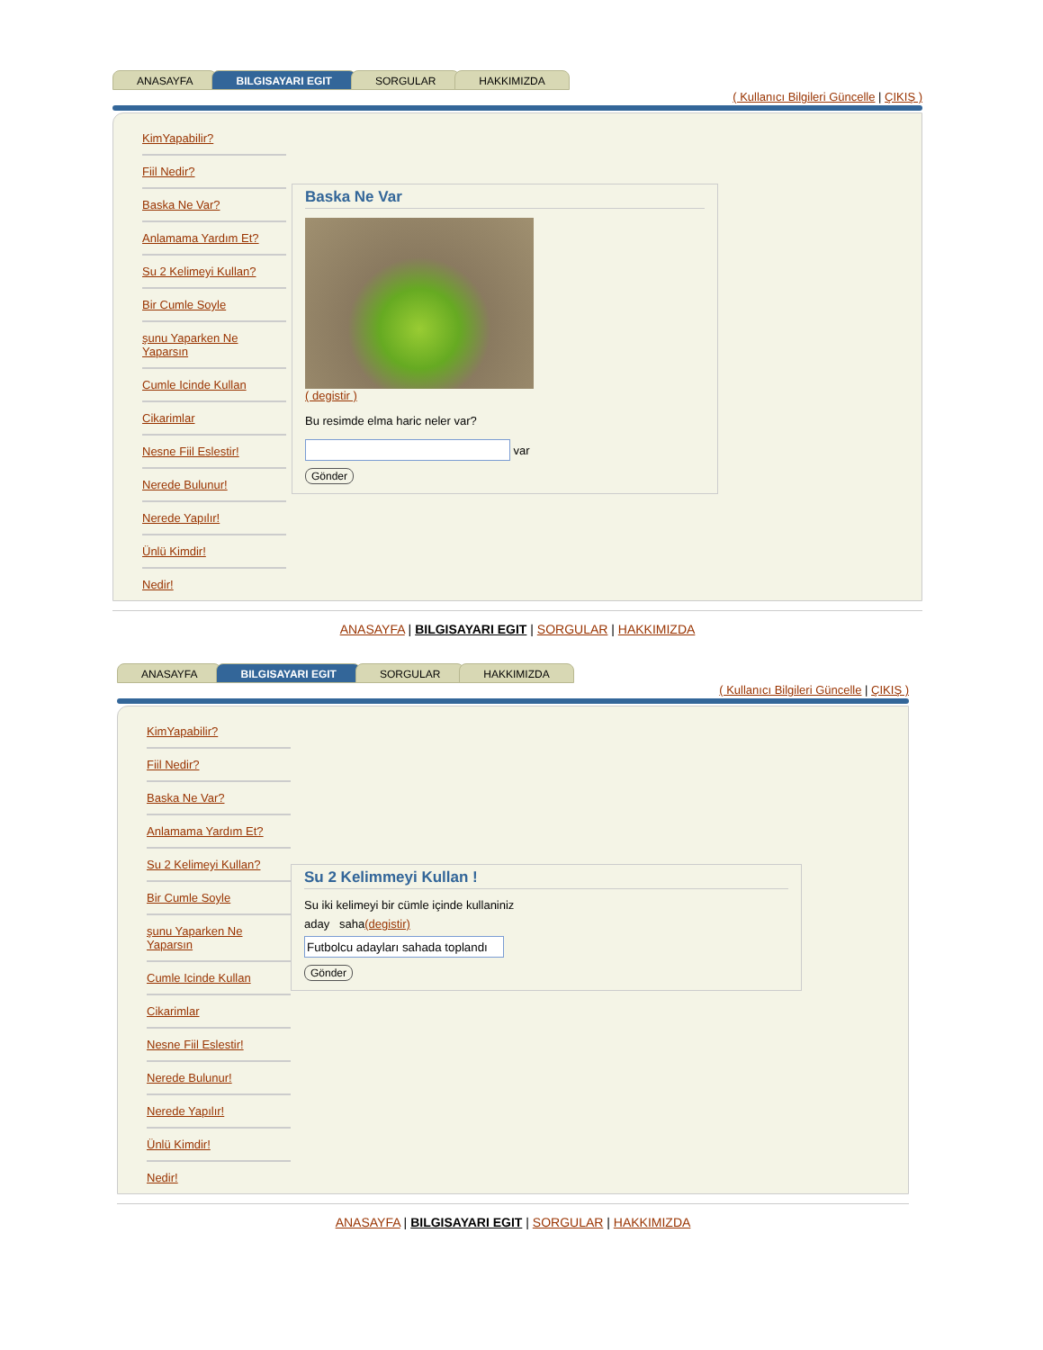ANASAYFA BILGISAYARI EGIT SORGULAR HAKKIMIZDA
( Kullanıcı Bilgileri Güncelle | ÇIKIŞ )
KimYapabilir?
Fiil Nedir?
Baska Ne Var?
Anlamama Yardım Et?
Su 2 Kelimeyi Kullan?
Bir Cumle Soyle
şunu Yaparken Ne Yaparsın
Cumle Icinde Kullan
Cikarimlar
Nesne Fiil Eslestir!
Nerede Bulunur!
Nerede Yapılır!
Ünlü Kimdir!
Nedir!
Baska Ne Var
( degistir )
Bu resimde elma haric neler var?
var
Gönder
ANASAYFA | BILGISAYARI EGIT | SORGULAR | HAKKIMIZDA
ANASAYFA BILGISAYARI EGIT SORGULAR HAKKIMIZDA
( Kullanıcı Bilgileri Güncelle | ÇIKIŞ )
KimYapabilir?
Fiil Nedir?
Baska Ne Var?
Anlamama Yardım Et?
Su 2 Kelimeyi Kullan?
Bir Cumle Soyle
şunu Yaparken Ne Yaparsın
Cumle Icinde Kullan
Cikarimlar
Nesne Fiil Eslestir!
Nerede Bulunur!
Nerede Yapılır!
Ünlü Kimdir!
Nedir!
Su 2 Kelimmeyi Kullan !
Su iki kelimeyi bir cümle içinde kullaniniz
aday saha(degistir)
Gönder
ANASAYFA | BILGISAYARI EGIT | SORGULAR | HAKKIMIZDA